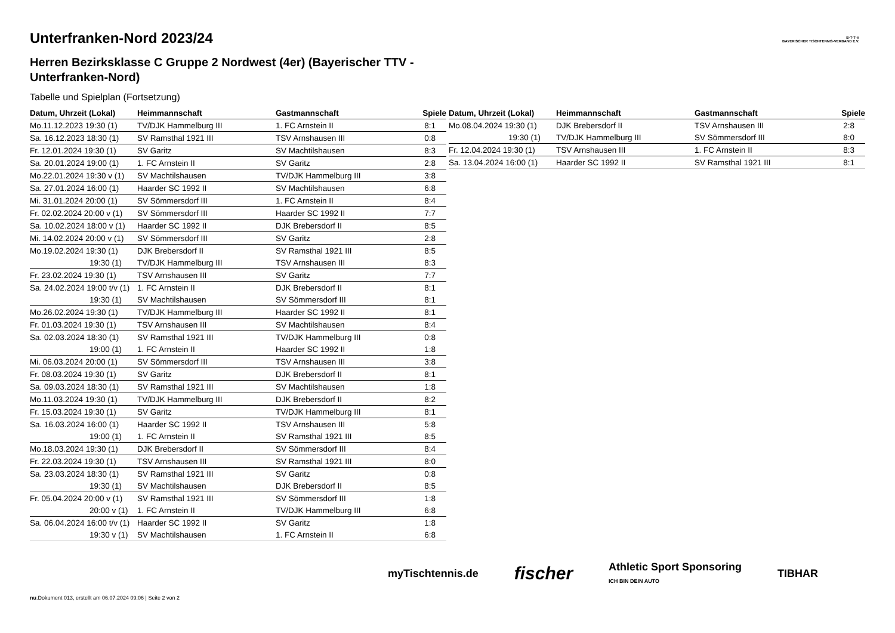B·T·T·V
BAYERISCHER TISCHTENNIS-VERBAND E.V.
Unterfranken-Nord 2023/24
Herren Bezirksklasse C Gruppe 2 Nordwest (4er) (Bayerischer TTV - Unterfranken-Nord)
Tabelle und Spielplan (Fortsetzung)
| Datum, Uhrzeit (Lokal) | Heimmannschaft | Gastmannschaft | Spiele |
| --- | --- | --- | --- |
| Mo.11.12.2023 19:30 (1) | TV/DJK Hammelburg III | 1. FC Arnstein II | 8:1 |
| Sa. 16.12.2023 18:30 (1) | SV Ramsthal 1921 III | TSV Arnshausen III | 0:8 |
| Fr. 12.01.2024 19:30 (1) | SV Garitz | SV Machtilshausen | 8:3 |
| Sa. 20.01.2024 19:00 (1) | 1. FC Arnstein II | SV Garitz | 2:8 |
| Mo.22.01.2024 19:30 v (1) | SV Machtilshausen | TV/DJK Hammelburg III | 3:8 |
| Sa. 27.01.2024 16:00 (1) | Haarder SC 1992 II | SV Machtilshausen | 6:8 |
| Mi. 31.01.2024 20:00 (1) | SV Sömmersdorf III | 1. FC Arnstein II | 8:4 |
| Fr. 02.02.2024 20:00 v (1) | SV Sömmersdorf III | Haarder SC 1992 II | 7:7 |
| Sa. 10.02.2024 18:00 v (1) | Haarder SC 1992 II | DJK Brebersdorf II | 8:5 |
| Mi. 14.02.2024 20:00 v (1) | SV Sömmersdorf III | SV Garitz | 2:8 |
| Mo.19.02.2024 19:30 (1) | DJK Brebersdorf II | SV Ramsthal 1921 III | 8:5 |
| 19:30 (1) | TV/DJK Hammelburg III | TSV Arnshausen III | 8:3 |
| Fr. 23.02.2024 19:30 (1) | TSV Arnshausen III | SV Garitz | 7:7 |
| Sa. 24.02.2024 19:00 t/v (1) | 1. FC Arnstein II | DJK Brebersdorf II | 8:1 |
| 19:30 (1) | SV Machtilshausen | SV Sömmersdorf III | 8:1 |
| Mo.26.02.2024 19:30 (1) | TV/DJK Hammelburg III | Haarder SC 1992 II | 8:1 |
| Fr. 01.03.2024 19:30 (1) | TSV Arnshausen III | SV Machtilshausen | 8:4 |
| Sa. 02.03.2024 18:30 (1) | SV Ramsthal 1921 III | TV/DJK Hammelburg III | 0:8 |
| 19:00 (1) | 1. FC Arnstein II | Haarder SC 1992 II | 1:8 |
| Mi. 06.03.2024 20:00 (1) | SV Sömmersdorf III | TSV Arnshausen III | 3:8 |
| Fr. 08.03.2024 19:30 (1) | SV Garitz | DJK Brebersdorf II | 8:1 |
| Sa. 09.03.2024 18:30 (1) | SV Ramsthal 1921 III | SV Machtilshausen | 1:8 |
| Mo.11.03.2024 19:30 (1) | TV/DJK Hammelburg III | DJK Brebersdorf II | 8:2 |
| Fr. 15.03.2024 19:30 (1) | SV Garitz | TV/DJK Hammelburg III | 8:1 |
| Sa. 16.03.2024 16:00 (1) | Haarder SC 1992 II | TSV Arnshausen III | 5:8 |
| 19:00 (1) | 1. FC Arnstein II | SV Ramsthal 1921 III | 8:5 |
| Mo.18.03.2024 19:30 (1) | DJK Brebersdorf II | SV Sömmersdorf III | 8:4 |
| Fr. 22.03.2024 19:30 (1) | TSV Arnshausen III | SV Ramsthal 1921 III | 8:0 |
| Sa. 23.03.2024 18:30 (1) | SV Ramsthal 1921 III | SV Garitz | 0:8 |
| 19:30 (1) | SV Machtilshausen | DJK Brebersdorf II | 8:5 |
| Fr. 05.04.2024 20:00 v (1) | SV Ramsthal 1921 III | SV Sömmersdorf III | 1:8 |
| 20:00 v (1) | 1. FC Arnstein II | TV/DJK Hammelburg III | 6:8 |
| Sa. 06.04.2024 16:00 t/v (1) | Haarder SC 1992 II | SV Garitz | 1:8 |
| 19:30 v (1) | SV Machtilshausen | 1. FC Arnstein II | 6:8 |
| Datum, Uhrzeit (Lokal) | Heimmannschaft | Gastmannschaft | Spiele |
| --- | --- | --- | --- |
| Mo.08.04.2024 19:30 (1) | DJK Brebersdorf II | TSV Arnshausen III | 2:8 |
| 19:30 (1) | TV/DJK Hammelburg III | SV Sömmersdorf III | 8:0 |
| Fr. 12.04.2024 19:30 (1) | TSV Arnshausen III | 1. FC Arnstein II | 8:3 |
| Sa. 13.04.2024 16:00 (1) | Haarder SC 1992 II | SV Ramsthal 1921 III | 8:1 |
myTischtennis.de fischer Athletic Sport Sponsoring
ICH BIN DEIN AUTO TIBHAR
nu.Dokument 013, erstellt am 06.07.2024 09:06 | Seite 2 von 2